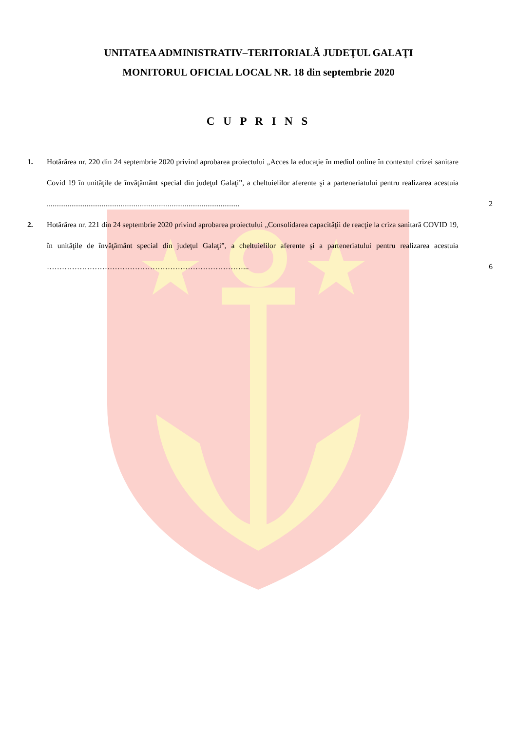UNITATEA ADMINISTRATIV–TERITORIALĂ JUDEŢUL GALAŢI
MONITORUL OFICIAL LOCAL NR. 18 din septembrie 2020
C U P R I N S
1. Hotărârea nr. 220 din 24 septembrie 2020 privind aprobarea proiectului „Acces la educaţie în mediul online în contextul crizei sanitare Covid 19 în unităţile de învăţământ special din judeţul Galaţi”, a cheltuielilor aferente şi a parteneriatului pentru realizarea acestuia ......................................................................................................
2
2. Hotărârea nr. 221 din 24 septembrie 2020 privind aprobarea proiectului „Consolidarea capacităţii de reacţie la criza sanitară COVID 19, în unităţile de învăţământ special din judeţul Galaţi”, a cheltuielilor aferente şi a parteneriatului pentru realizarea acestuia ……………………………………………………………………...
6